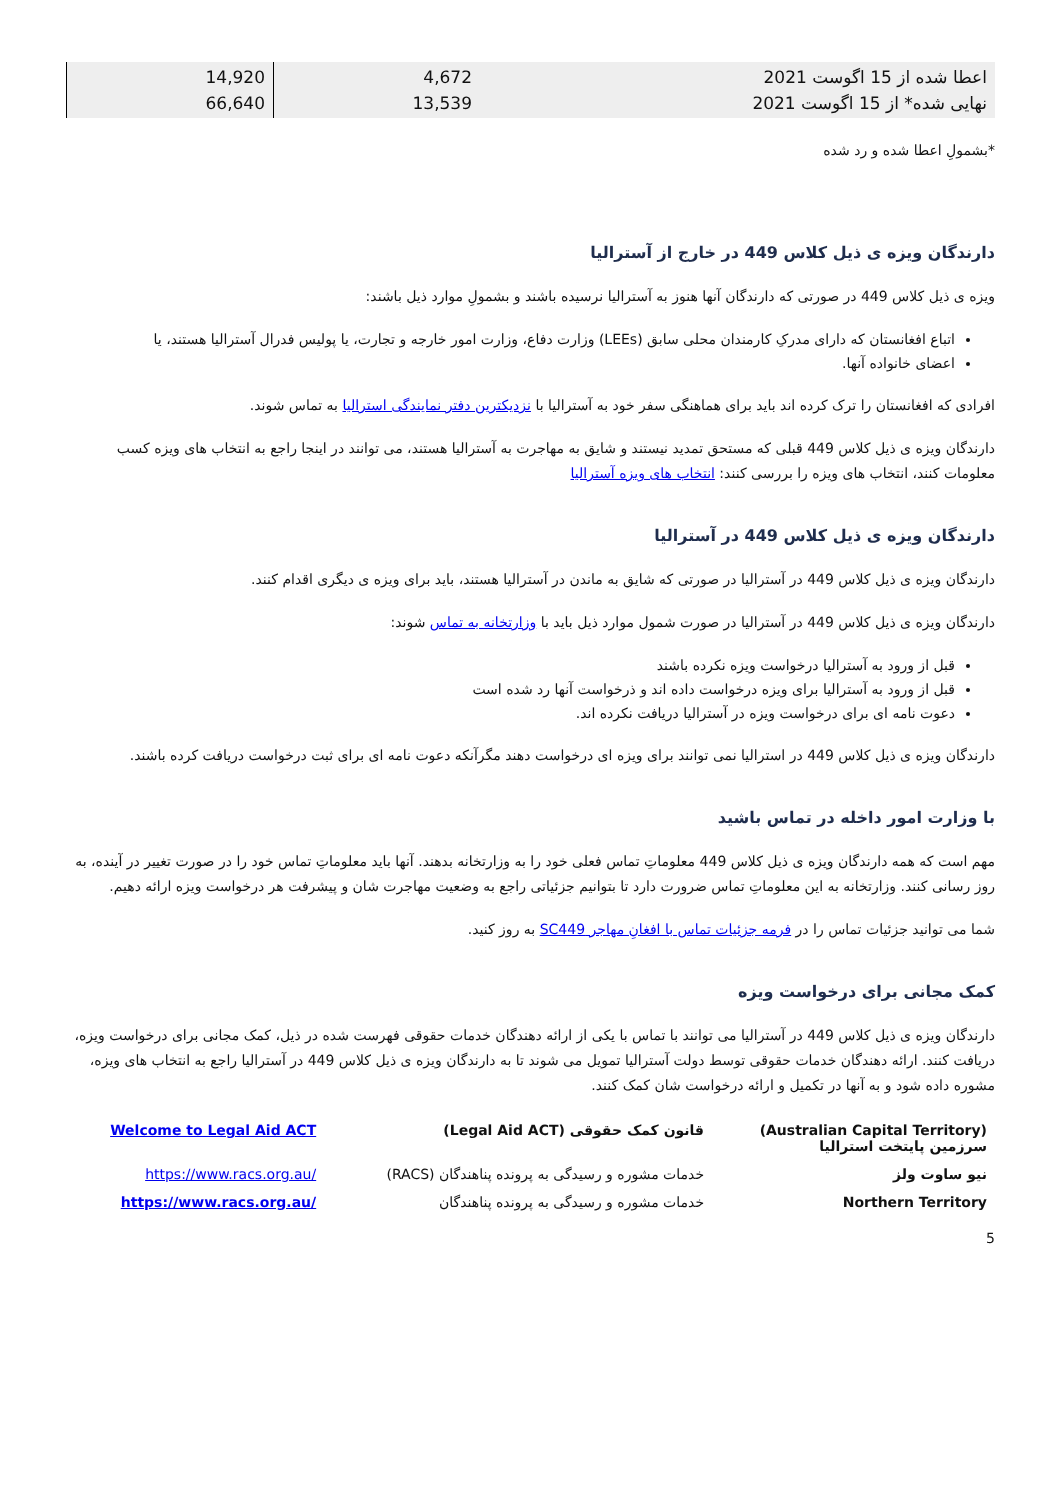| اعطا شده از 15 اگوست 2021 نهایی شده* از 15 اگوست 2021 | 4,672 13,539 | 14,920 66,640 |
*بشمولِ اعطا شده و رد شده
دارندگان ویزه ی ذیل کلاس 449 در خارج از آسترالیا
ویزه ی ذیل کلاس 449 در صورتی که دارندگان آنها هنوز به آسترالیا نرسیده باشند و بشمولِ موارد ذیل باشند:
اتباع افغانستان که دارای مدرکِ کارمندان محلی سابق (LEEs) وزارت دفاع، وزارت امور خارجه و تجارت، یا پولیس فدرال آسترالیا هستند، یا
اعضای خانواده آنها.
افرادی که افغانستان را ترک کرده اند باید برای هماهنگی سفر خود به آسترالیا با نزدیکترین دفتر نمایندگی استرالیا به تماس شوند.
دارندگان ویزه ی ذیل کلاس 449 قبلی که مستحق تمدید نیستند و شایق به مهاجرت به آسترالیا هستند، می توانند در اینجا راجع به انتخاب های ویزه کسب معلومات کنند، انتخاب های ویزه را بررسی کنند: انتخاب های ویزه آسترالیا
دارندگان ویزه ی ذیل کلاس 449 در آسترالیا
دارندگان ویزه ی ذیل کلاس 449 در آسترالیا در صورتی که شایق به ماندن در آسترالیا هستند، باید برای ویزه ی دیگری اقدام کنند.
دارندگان ویزه ی ذیل کلاس 449 در آسترالیا در صورت شمول موارد ذیل باید با وزارتخانه به تماس شوند:
قبل از ورود به آسترالیا درخواست ویزه نکرده باشند
قبل از ورود به آسترالیا برای ویزه درخواست داده اند و ذرخواست آنها رد شده است
دعوت نامه ای برای درخواست ویزه در آسترالیا دریافت نکرده اند.
دارندگان ویزه ی ذیل کلاس 449 در استرالیا نمی توانند برای ویزه ای درخواست دهند مگرآنکه دعوت نامه ای برای ثبت درخواست دریافت کرده باشند.
با وزارت امور داخله در تماس باشید
مهم است که همه دارندگان ویزه ی ذیل کلاس 449 معلوماتِ تماس فعلی خود را به وزارتخانه بدهند. آنها باید معلوماتِ تماس خود را در صورت تغییر در آینده، به روز رسانی کنند. وزارتخانه به این معلوماتِ تماس ضرورت دارد تا بتوانیم جزئیاتی راجع به وضعیت مهاجرت شان و پیشرفت هر درخواست ویزه ارائه دهیم.
شما می توانید جزئیات تماس را در فرمه جزئیات تماس با افغانِ مهاجر SC449 به روز کنید.
کمک مجانی برای درخواست ویزه
دارندگان ویزه ی ذیل کلاس 449 در آسترالیا می توانند با تماس با یکی از ارائه دهندگان خدمات حقوقی فهرست شده در ذیل، کمک مجانی برای درخواست ویزه، دریافت کنند. ارائه دهندگان خدمات حقوقی توسط دولت آسترالیا تمویل می شوند تا به دارندگان ویزه ی ذیل کلاس 449 در آسترالیا راجع به انتخاب های ویزه، مشوره داده شود و به آنها در تکمیل و ارائه درخواست شان کمک کنند.
| (Australian Capital Territory) سرزمین پایتخت استرالیا | قانون کمک حقوقی (Legal Aid ACT) | Welcome to Legal Aid ACT |
| نیو ساوت ولز | خدمات مشوره و رسیدگی به پرونده پناهندگان (RACS) | https://www.racs.org.au/ |
| Northern Territory | خدمات مشوره و رسیدگی به پرونده پناهندگان | https://www.racs.org.au/ |
5